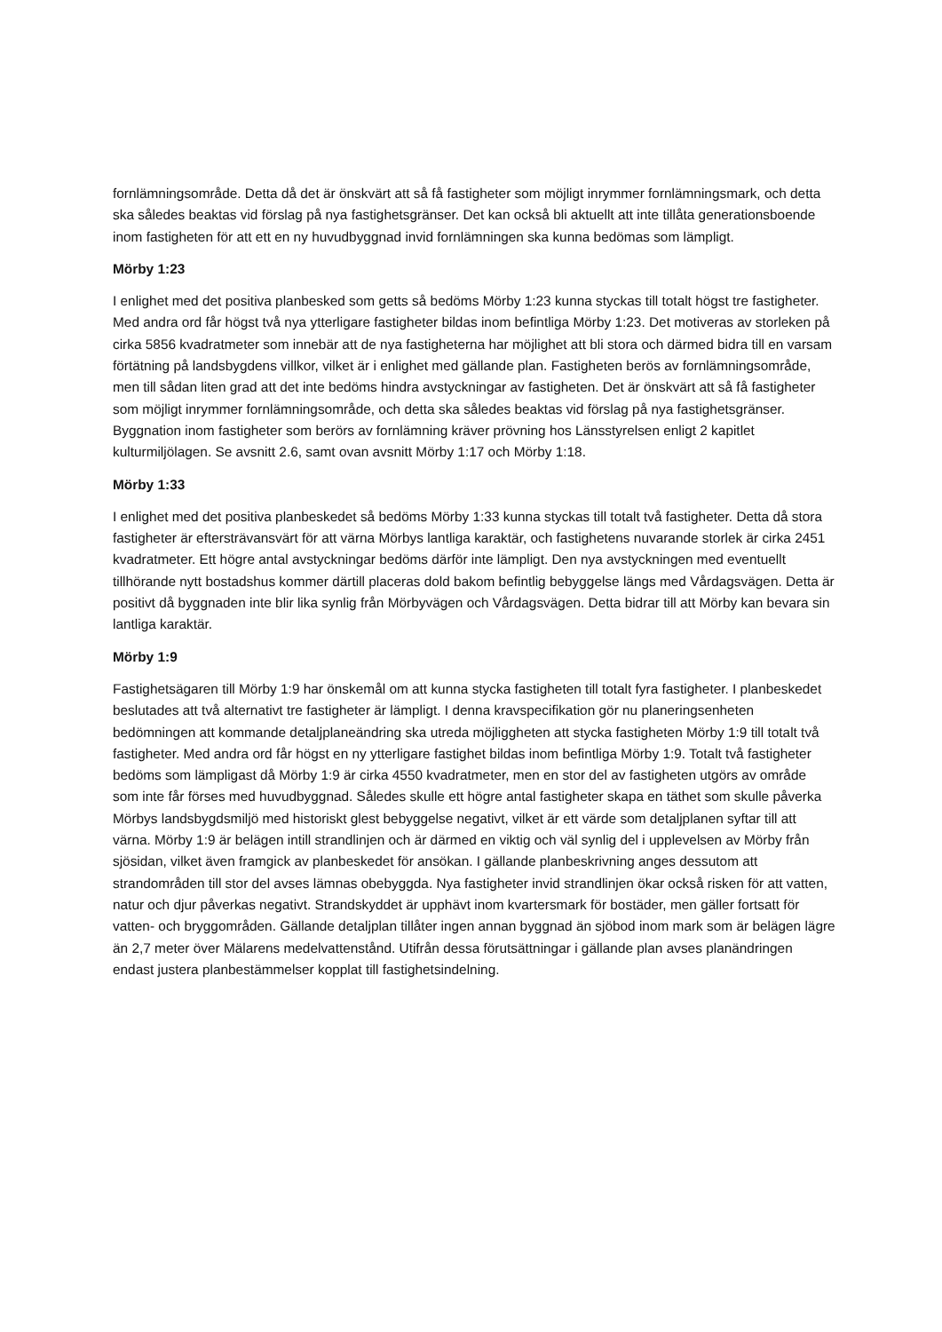fornlämningsområde. Detta då det är önskvärt att så få fastigheter som möjligt inrymmer fornlämningsmark, och detta ska således beaktas vid förslag på nya fastighetsgränser. Det kan också bli aktuellt att inte tillåta generationsboende inom fastigheten för att ett en ny huvudbyggnad invid fornlämningen ska kunna bedömas som lämpligt.
Mörby 1:23
I enlighet med det positiva planbesked som getts så bedöms Mörby 1:23 kunna styckas till totalt högst tre fastigheter. Med andra ord får högst två nya ytterligare fastigheter bildas inom befintliga Mörby 1:23. Det motiveras av storleken på cirka 5856 kvadratmeter som innebär att de nya fastigheterna har möjlighet att bli stora och därmed bidra till en varsam förtätning på landsbygdens villkor, vilket är i enlighet med gällande plan. Fastigheten berös av fornlämningsområde, men till sådan liten grad att det inte bedöms hindra avstyckningar av fastigheten. Det är önskvärt att så få fastigheter som möjligt inrymmer fornlämningsområde, och detta ska således beaktas vid förslag på nya fastighetsgränser. Byggnation inom fastigheter som berörs av fornlämning kräver prövning hos Länsstyrelsen enligt 2 kapitlet kulturmiljölagen. Se avsnitt 2.6, samt ovan avsnitt Mörby 1:17 och Mörby 1:18.
Mörby 1:33
I enlighet med det positiva planbeskedet så bedöms Mörby 1:33 kunna styckas till totalt två fastigheter. Detta då stora fastigheter är eftersträvansvärt för att värna Mörbys lantliga karaktär, och fastighetens nuvarande storlek är cirka 2451 kvadratmeter. Ett högre antal avstyckningar bedöms därför inte lämpligt. Den nya avstyckningen med eventuellt tillhörande nytt bostadshus kommer därtill placeras dold bakom befintlig bebyggelse längs med Vårdagsvägen. Detta är positivt då byggnaden inte blir lika synlig från Mörbyvägen och Vårdagsvägen. Detta bidrar till att Mörby kan bevara sin lantliga karaktär.
Mörby 1:9
Fastighetsägaren till Mörby 1:9 har önskemål om att kunna stycka fastigheten till totalt fyra fastigheter. I planbeskedet beslutades att två alternativt tre fastigheter är lämpligt. I denna kravspecifikation gör nu planeringsenheten bedömningen att kommande detaljplaneändring ska utreda möjliggheten att stycka fastigheten Mörby 1:9 till totalt två fastigheter. Med andra ord får högst en ny ytterligare fastighet bildas inom befintliga Mörby 1:9. Totalt två fastigheter bedöms som lämpligast då Mörby 1:9 är cirka 4550 kvadratmeter, men en stor del av fastigheten utgörs av område som inte får förses med huvudbyggnad. Således skulle ett högre antal fastigheter skapa en täthet som skulle påverka Mörbys landsbygdsmiljö med historiskt glest bebyggelse negativt, vilket är ett värde som detaljplanen syftar till att värna. Mörby 1:9 är belägen intill strandlinjen och är därmed en viktig och väl synlig del i upplevelsen av Mörby från sjösidan, vilket även framgick av planbeskedet för ansökan. I gällande planbeskrivning anges dessutom att strandområden till stor del avses lämnas obebyggda. Nya fastigheter invid strandlinjen ökar också risken för att vatten, natur och djur påverkas negativt. Strandskyddet är upphävt inom kvartersmark för bostäder, men gäller fortsatt för vatten- och bryggområden. Gällande detaljplan tillåter ingen annan byggnad än sjöbod inom mark som är belägen lägre än 2,7 meter över Mälarens medelvattenstånd. Utifrån dessa förutsättningar i gällande plan avses planändringen endast justera planbestämmelser kopplat till fastighetsindelning.